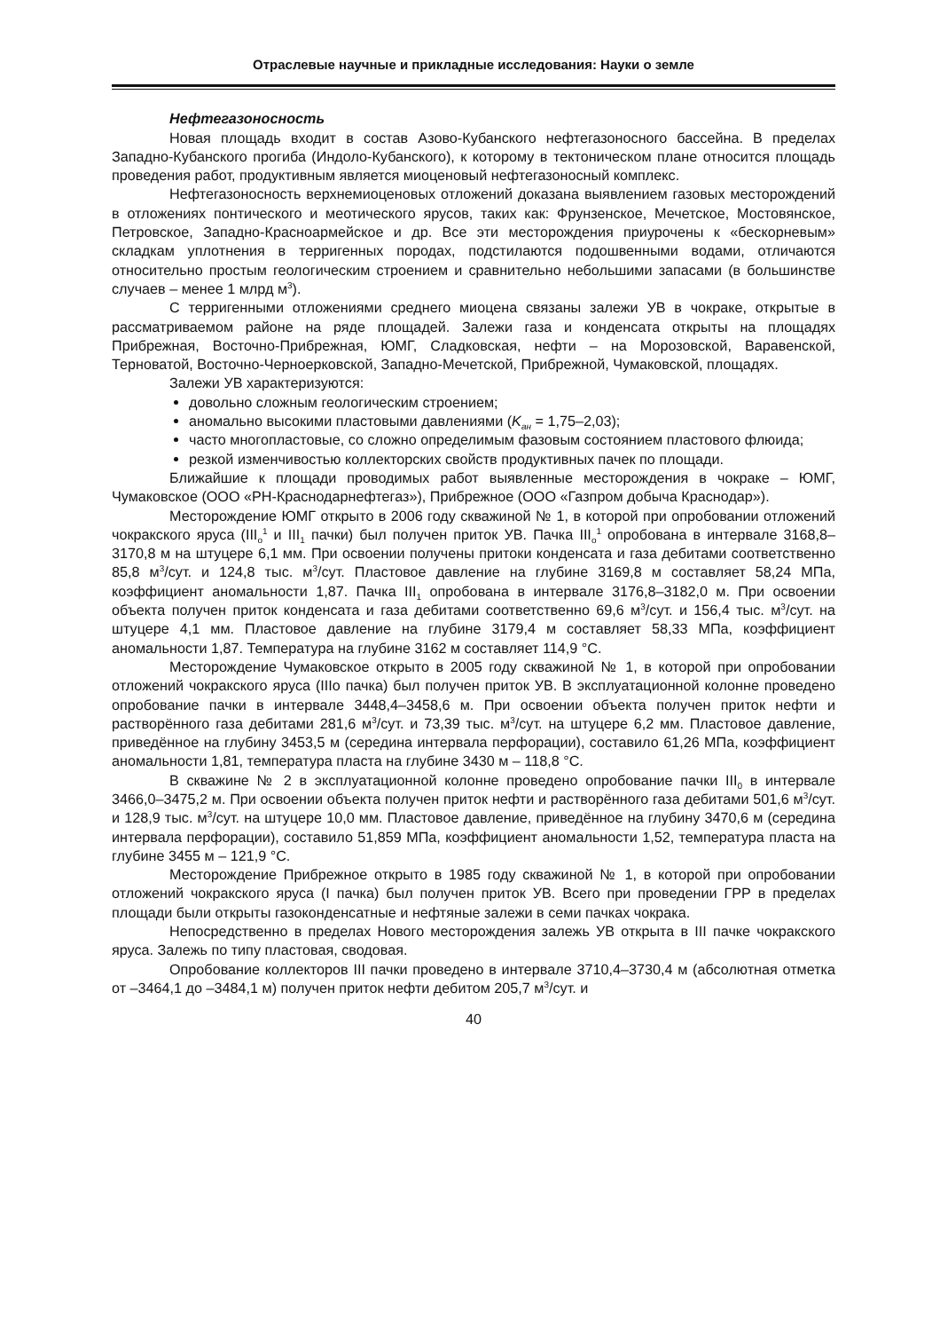Отраслевые научные и прикладные исследования: Науки о земле
Нефтегазоносность
Новая площадь входит в состав Азово-Кубанского нефтегазоносного бассейна. В пределах Западно-Кубанского прогиба (Индоло-Кубанского), к которому в тектоническом плане относится площадь проведения работ, продуктивным является миоценовый нефтегазоносный комплекс.
Нефтегазоносность верхнемиоценовых отложений доказана выявлением газовых месторождений в отложениях понтического и меотического ярусов, таких как: Фрунзенское, Мечетское, Мостовянское, Петровское, Западно-Красноармейское и др. Все эти месторождения приурочены к «бескорневым» складкам уплотнения в терригенных породах, подстилаются подошвенными водами, отличаются относительно простым геологическим строением и сравнительно небольшими запасами (в большинстве случаев – менее 1 млрд м<sup>3</sup>).
С терригенными отложениями среднего миоцена связаны залежи УВ в чокраке, открытые в рассматриваемом районе на ряде площадей. Залежи газа и конденсата открыты на площадях Прибрежная, Восточно-Прибрежная, ЮМГ, Сладковская, нефти – на Морозовской, Варавенской, Терноватой, Восточно-Черноерковской, Западно-Мечетской, Прибрежной, Чумаковской, площадях.
Залежи УВ характеризуются:
довольно сложным геологическим строением;
аномально высокими пластовыми давлениями (K<sub>ан</sub> = 1,75–2,03);
часто многопластовые, со сложно определимым фазовым состоянием пластового флюида;
резкой изменчивостью коллекторских свойств продуктивных пачек по площади.
Ближайшие к площади проводимых работ выявленные месторождения в чокраке – ЮМГ, Чумаковское (ООО «РН-Краснодарнефтегаз»), Прибрежное (ООО «Газпром добыча Краснодар»).
Месторождение ЮМГ открыто в 2006 году скважиной № 1, в которой при опробовании отложений чокракского яруса (III<sub>o</sub><sup>1</sup> и III<sub>1</sub> пачки) был получен приток УВ. Пачка III<sub>o</sub><sup>1</sup> опробована в интервале 3168,8–3170,8 м на штуцере 6,1 мм. При освоении получены притоки конденсата и газа дебитами соответственно 85,8 м<sup>3</sup>/сут. и 124,8 тыс. м<sup>3</sup>/сут. Пластовое давление на глубине 3169,8 м составляет 58,24 МПа, коэффициент аномальности 1,87. Пачка III<sub>1</sub> опробована в интервале 3176,8–3182,0 м. При освоении объекта получен приток конденсата и газа дебитами соответственно 69,6 м<sup>3</sup>/сут. и 156,4 тыс. м<sup>3</sup>/сут. на штуцере 4,1 мм. Пластовое давление на глубине 3179,4 м составляет 58,33 МПа, коэффициент аномальности 1,87. Температура на глубине 3162 м составляет 114,9 °С.
Месторождение Чумаковское открыто в 2005 году скважиной № 1, в которой при опробовании отложений чокракского яруса (IIIо пачка) был получен приток УВ. В эксплуатационной колонне проведено опробование пачки в интервале 3448,4–3458,6 м. При освоении объекта получен приток нефти и растворённого газа дебитами 281,6 м<sup>3</sup>/сут. и 73,39 тыс. м<sup>3</sup>/сут. на штуцере 6,2 мм. Пластовое давление, приведённое на глубину 3453,5 м (середина интервала перфорации), составило 61,26 МПа, коэффициент аномальности 1,81, температура пласта на глубине 3430 м – 118,8 °С.
В скважине № 2 в эксплуатационной колонне проведено опробование пачки III<sub>0</sub> в интервале 3466,0–3475,2 м. При освоении объекта получен приток нефти и растворённого газа дебитами 501,6 м<sup>3</sup>/сут. и 128,9 тыс. м<sup>3</sup>/сут. на штуцере 10,0 мм. Пластовое давление, приведённое на глубину 3470,6 м (середина интервала перфорации), составило 51,859 МПа, коэффициент аномальности 1,52, температура пласта на глубине 3455 м – 121,9 °С.
Месторождение Прибрежное открыто в 1985 году скважиной № 1, в которой при опробовании отложений чокракского яруса (I пачка) был получен приток УВ. Всего при проведении ГРР в пределах площади были открыты газоконденсатные и нефтяные залежи в семи пачках чокрака.
Непосредственно в пределах Нового месторождения залежь УВ открыта в III пачке чокракского яруса. Залежь по типу пластовая, сводовая.
Опробование коллекторов III пачки проведено в интервале 3710,4–3730,4 м (абсолютная отметка от –3464,1 до –3484,1 м) получен приток нефти дебитом 205,7 м<sup>3</sup>/сут. и
40